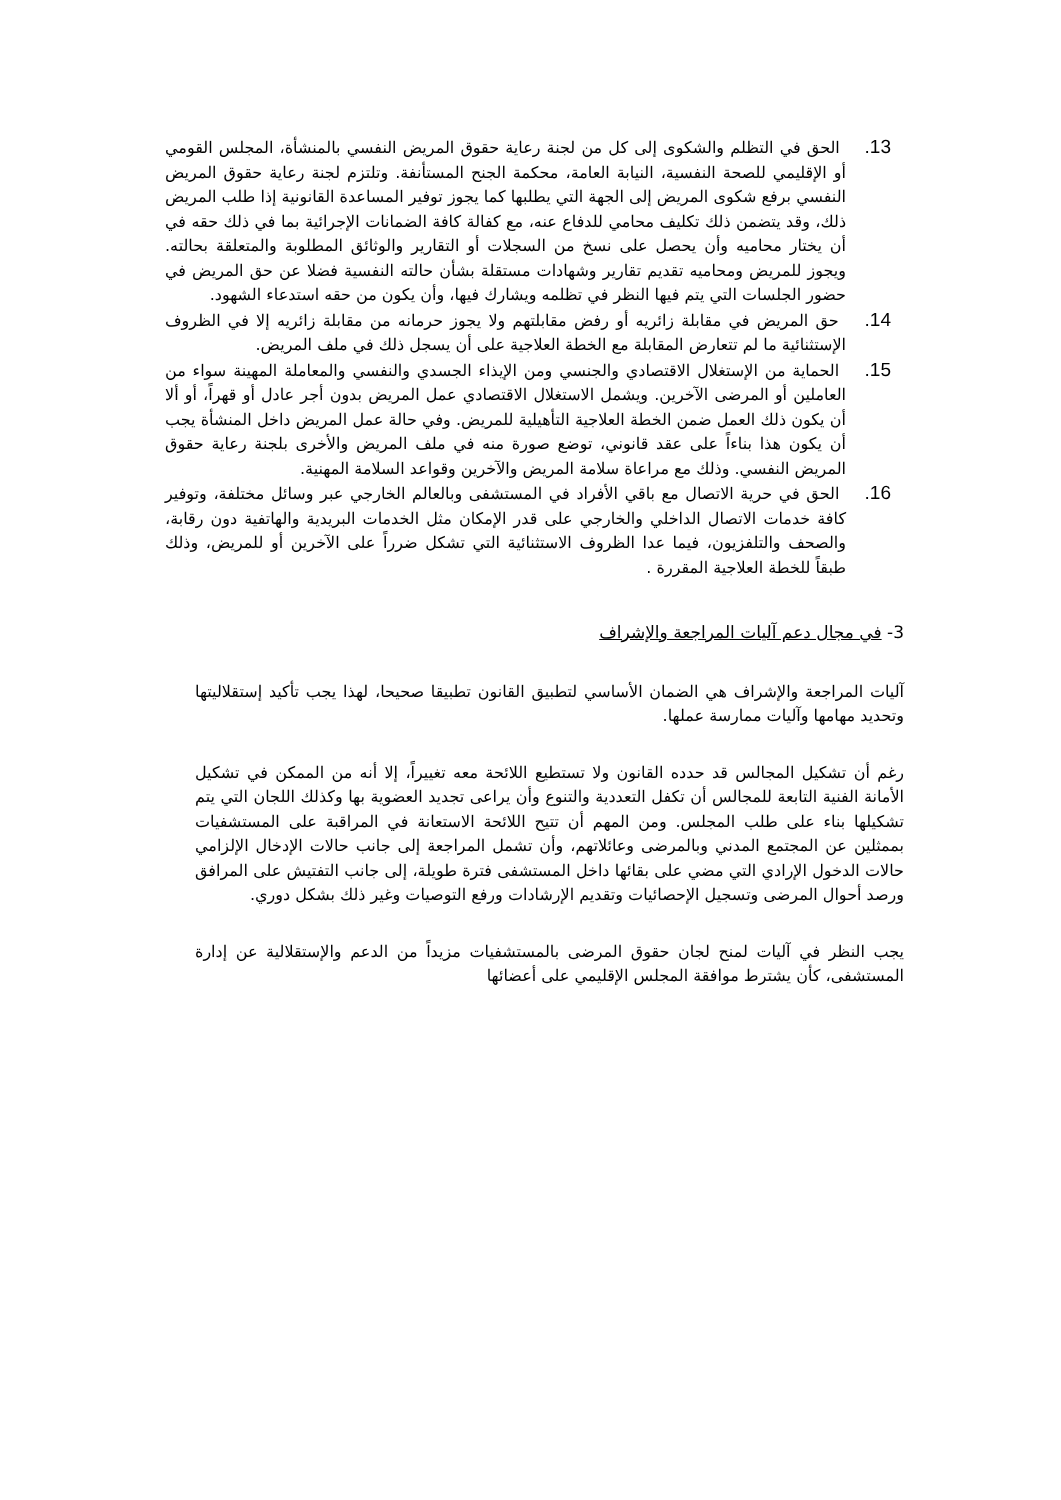13. الحق في التظلم والشكوى إلى كل من لجنة رعاية حقوق المريض النفسي بالمنشأة، المجلس القومي أو الإقليمي للصحة النفسية، النيابة العامة، محكمة الجنح المستأنفة. وتلتزم لجنة رعاية حقوق المريض النفسي برفع شكوى المريض إلى الجهة التي يطلبها كما يجوز توفير المساعدة القانونية إذا طلب المريض ذلك، وقد يتضمن ذلك تكليف محامي للدفاع عنه، مع كفالة كافة الضمانات الإجرائية بما في ذلك حقه في أن يختار محاميه وأن يحصل على نسخ من السجلات أو التقارير والوثائق المطلوبة والمتعلقة بحالته. ويجوز للمريض ومحاميه تقديم تقارير وشهادات مستقلة بشأن حالته النفسية فضلا عن حق المريض في حضور الجلسات التي يتم فيها النظر في تظلمه ويشارك فيها، وأن يكون من حقه استدعاء الشهود.
14. حق المريض في مقابلة زائريه أو رفض مقابلتهم ولا يجوز حرمانه من مقابلة زائريه إلا في الظروف الإستثنائية ما لم تتعارض المقابلة مع الخطة العلاجية على أن يسجل ذلك في ملف المريض.
15. الحماية من الإستغلال الاقتصادي والجنسي ومن الإيذاء الجسدي والنفسي والمعاملة المهينة سواء من العاملين أو المرضى الآخرين. ويشمل الاستغلال الاقتصادي عمل المريض بدون أجر عادل أو قهراً، أو ألا أن يكون ذلك العمل ضمن الخطة العلاجية التأهيلية للمريض. وفي حالة عمل المريض داخل المنشأة يجب أن يكون هذا بناءاً على عقد قانوني، توضع صورة منه في ملف المريض والأخرى بلجنة رعاية حقوق المريض النفسي. وذلك مع مراعاة سلامة المريض والآخرين وقواعد السلامة المهنية.
16. الحق في حرية الاتصال مع باقي الأفراد في المستشفى وبالعالم الخارجي عبر وسائل مختلفة، وتوفير كافة خدمات الاتصال الداخلي والخارجي على قدر الإمكان مثل الخدمات البريدية والهاتفية دون رقابة، والصحف والتلفزيون، فيما عدا الظروف الاستثنائية التي تشكل ضرراً على الآخرين أو للمريض، وذلك طبقاً للخطة العلاجية المقررة .
3- في مجال دعم آليات المراجعة والإشراف
آليات المراجعة والإشراف هي الضمان الأساسي لتطبيق القانون تطبيقا صحيحا، لهذا يجب تأكيد إستقلاليتها وتحديد مهامها وآليات ممارسة عملها.
رغم أن تشكيل المجالس قد حدده القانون ولا تستطيع اللائحة معه تغييراً، إلا أنه من الممكن في تشكيل الأمانة الفنية التابعة للمجالس أن تكفل التعددية والتنوع وأن يراعى تجديد العضوية بها وكذلك اللجان التي يتم تشكيلها بناء على طلب المجلس. ومن المهم أن تتيح اللائحة الاستعانة في المراقبة على المستشفيات بممثلين عن المجتمع المدني وبالمرضى وعائلاتهم، وأن تشمل المراجعة إلى جانب حالات الإدخال الإلزامي حالات الدخول الإرادي التي مضي على بقائها داخل المستشفى فترة طويلة، إلى جانب التفتيش على المرافق ورصد أحوال المرضى وتسجيل الإحصائيات وتقديم الإرشادات ورفع التوصيات وغير ذلك بشكل دوري.
يجب النظر في آليات لمنح لجان حقوق المرضى بالمستشفيات مزيداً من الدعم والإستقلالية عن إدارة المستشفى، كأن يشترط موافقة المجلس الإقليمي على أعضائها